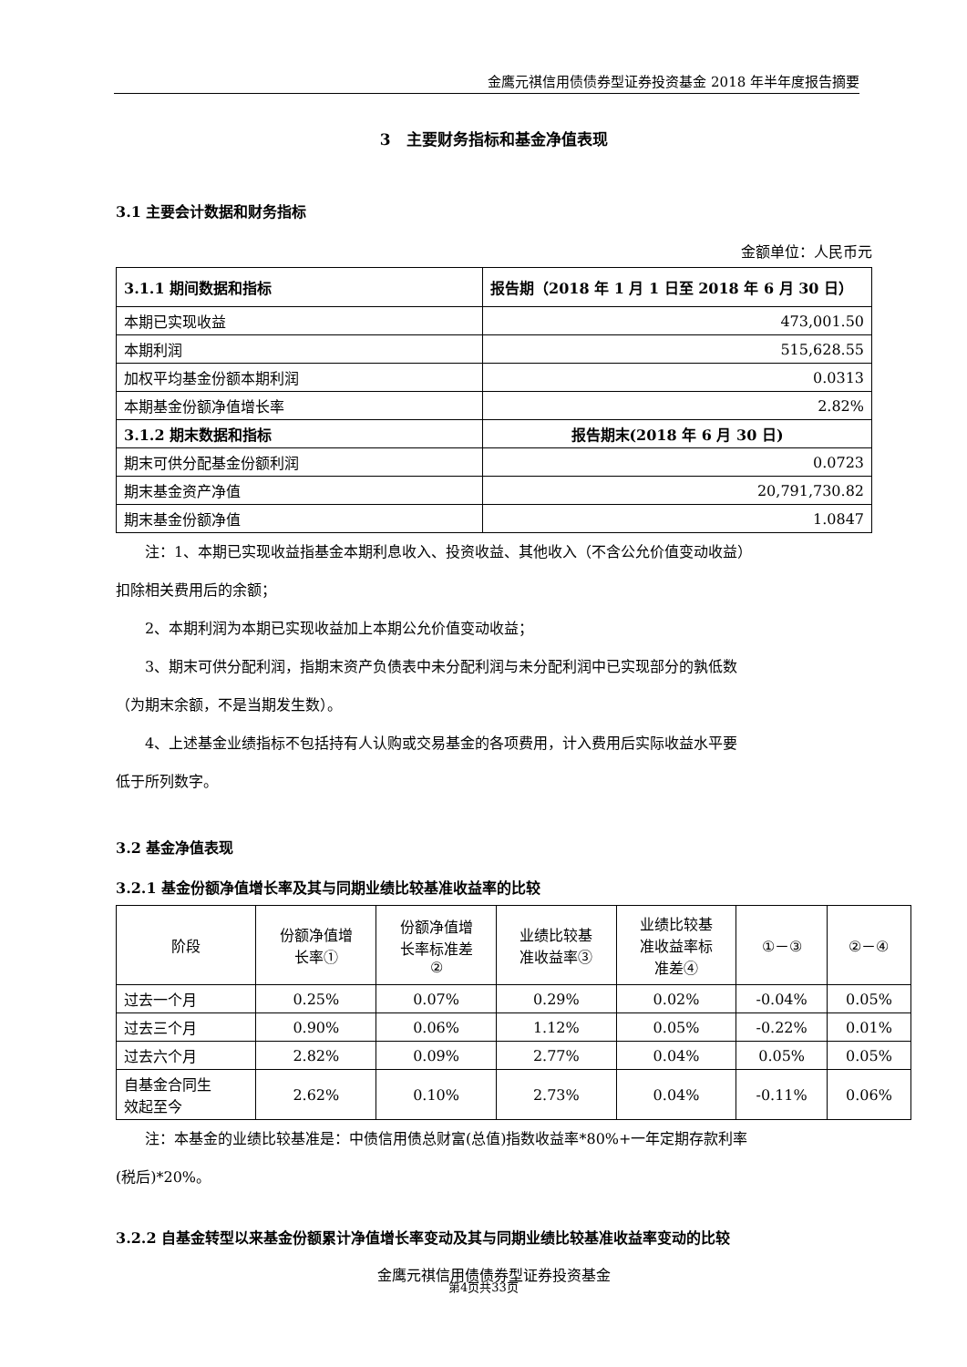金鹰元祺信用债债券型证券投资基金 2018 年半年度报告摘要
3 主要财务指标和基金净值表现
3.1 主要会计数据和财务指标
金额单位：人民币元
| 3.1.1 期间数据和指标 | 报告期（2018 年 1 月 1 日至 2018 年 6 月 30 日） |
| --- | --- |
| 本期已实现收益 | 473,001.50 |
| 本期利润 | 515,628.55 |
| 加权平均基金份额本期利润 | 0.0313 |
| 本期基金份额净值增长率 | 2.82% |
| 3.1.2 期末数据和指标 | 报告期末(2018 年 6 月 30 日) |
| 期末可供分配基金份额利润 | 0.0723 |
| 期末基金资产净值 | 20,791,730.82 |
| 期末基金份额净值 | 1.0847 |
注：1、本期已实现收益指基金本期利息收入、投资收益、其他收入（不含公允价值变动收益）
扣除相关费用后的余额；
2、本期利润为本期已实现收益加上本期公允价值变动收益；
3、期末可供分配利润，指期末资产负债表中未分配利润与未分配利润中已实现部分的孰低数
（为期末余额，不是当期发生数）。
4、上述基金业绩指标不包括持有人认购或交易基金的各项费用，计入费用后实际收益水平要
低于所列数字。
3.2 基金净值表现
3.2.1 基金份额净值增长率及其与同期业绩比较基准收益率的比较
| 阶段 | 份额净值增 长率① | 份额净值增 长率标准差 ② | 业绩比较基 准收益率③ | 业绩比较基 准收益率标 准差④ | ①－③ | ②－④ |
| 过去一个月 | 0.25% | 0.07% | 0.29% | 0.02% | -0.04% | 0.05% |
| 过去三个月 | 0.90% | 0.06% | 1.12% | 0.05% | -0.22% | 0.01% |
| 过去六个月 | 2.82% | 0.09% | 2.77% | 0.04% | 0.05% | 0.05% |
| 自基金合同生 效起至今 | 2.62% | 0.10% | 2.73% | 0.04% | -0.11% | 0.06% |
注：本基金的业绩比较基准是：中债信用债总财富(总值)指数收益率*80%+一年定期存款利率
(税后)*20%。
3.2.2 自基金转型以来基金份额累计净值增长率变动及其与同期业绩比较基准收益率变动的比较
金鹰元祺信用债债券型证券投资基金
第4页共33页